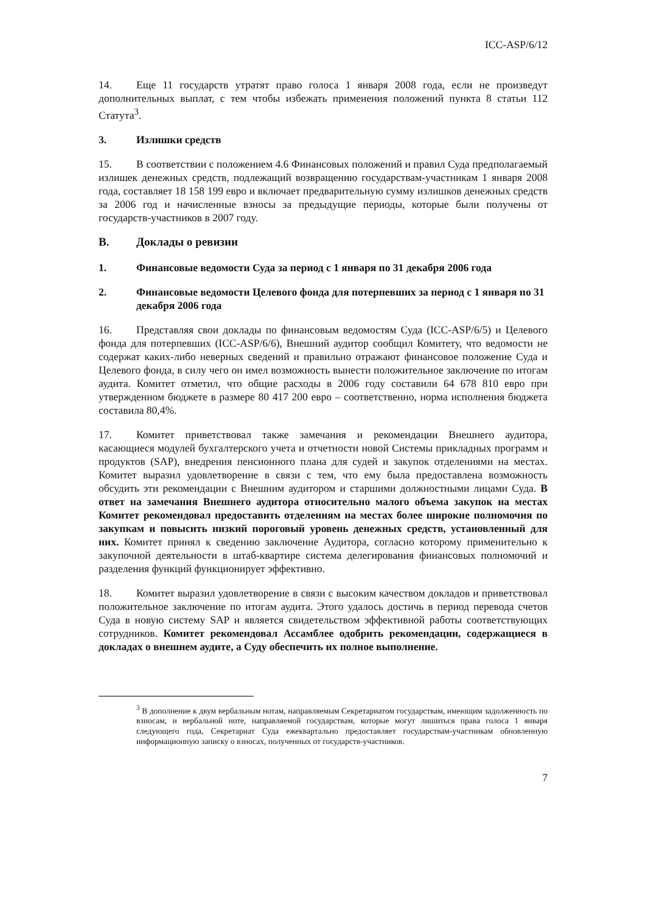ICC-ASP/6/12
14. Еще 11 государств утратят право голоса 1 января 2008 года, если не произведут дополнительных выплат, с тем чтобы избежать применения положений пункта 8 статьи 112 Статута<sup>3</sup>.
3. Излишки средств
15. В соответствии с положением 4.6 Финансовых положений и правил Суда предполагаемый излишек денежных средств, подлежащий возвращению государствам-участникам 1 января 2008 года, составляет 18 158 199 евро и включает предварительную сумму излишков денежных средств за 2006 год и начисленные взносы за предыдущие периоды, которые были получены от государств-участников в 2007 году.
B. Доклады о ревизии
1. Финансовые ведомости Суда за период с 1 января по 31 декабря 2006 года
2. Финансовые ведомости Целевого фонда для потерпевших за период с 1 января по 31 декабря 2006 года
16. Представляя свои доклады по финансовым ведомостям Суда (ICC-ASP/6/5) и Целевого фонда для потерпевших (ICC-ASP/6/6), Внешний аудитор сообщил Комитету, что ведомости не содержат каких-либо неверных сведений и правильно отражают финансовое положение Суда и Целевого фонда, в силу чего он имел возможность вынести положительное заключение по итогам аудита. Комитет отметил, что общие расходы в 2006 году составили 64 678 810 евро при утвержденном бюджете в размере 80 417 200 евро – соответственно, норма исполнения бюджета составила 80,4%.
17. Комитет приветствовал также замечания и рекомендации Внешнего аудитора, касающиеся модулей бухгалтерского учета и отчетности новой Системы прикладных программ и продуктов (SAP), внедрения пенсионного плана для судей и закупок отделениями на местах. Комитет выразил удовлетворение в связи с тем, что ему была предоставлена возможность обсудить эти рекомендации с Внешним аудитором и старшими должностными лицами Суда. В ответ на замечания Внешнего аудитора относительно малого объема закупок на местах Комитет рекомендовал предоставить отделениям на местах более широкие полномочия по закупкам и повысить низкий пороговый уровень денежных средств, установленный для них. Комитет принял к сведению заключение Аудитора, согласно которому применительно к закупочной деятельности в штаб-квартире система делегирования финансовых полномочий и разделения функций функционирует эффективно.
18. Комитет выразил удовлетворение в связи с высоким качеством докладов и приветствовал положительное заключение по итогам аудита. Этого удалось достичь в период перевода счетов Суда в новую систему SAP и является свидетельством эффективной работы соответствующих сотрудников. Комитет рекомендовал Ассамблее одобрить рекомендации, содержащиеся в докладах о внешнем аудите, а Суду обеспечить их полное выполнение.
<sup>3</sup> В дополнение к двум вербальным нотам, направляемым Секретариатом государствам, имеющим задолженность по взносам, и вербальной ноте, направляемой государствам, которые могут лишиться права голоса 1 января следующего года, Секретариат Суда ежеквартально предоставляет государствам-участникам обновленную информационную записку о взносах, полученных от государств-участников.
7